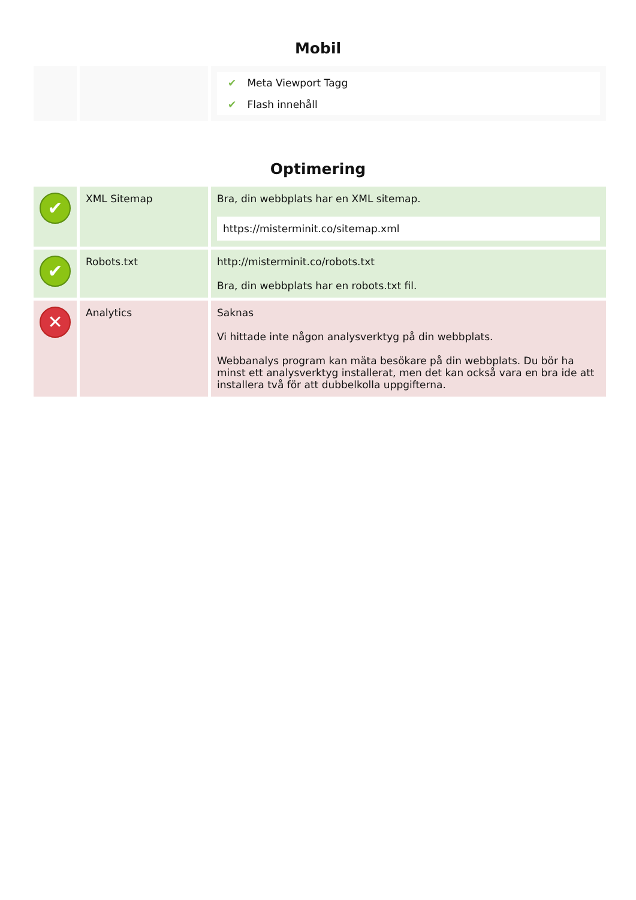Mobil
| | | ✔ Meta Viewport Tagg ✔ Flash innehåll |
Optimering
| ✔ | XML Sitemap | Bra, din webbplats har en XML sitemap. https://misterminit.co/sitemap.xml |
| ✔ | Robots.txt | http://misterminit.co/robots.txt Bra, din webbplats har en robots.txt fil. |
| ✕ | Analytics | Saknas Vi hittade inte någon analysverktyg på din webbplats. Webbanalys program kan mäta besökare på din webbplats. Du bör ha minst ett analysverktyg installerat, men det kan också vara en bra ide att installera två för att dubbelkolla uppgifterna. |